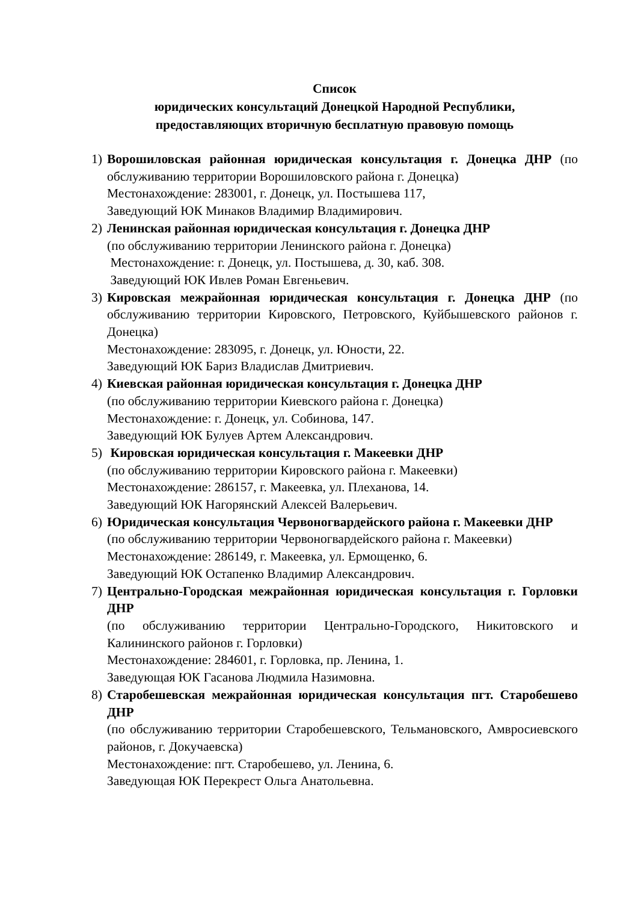Список
юридических консультаций Донецкой Народной Республики,
предоставляющих вторичную бесплатную правовую помощь
1) Ворошиловская районная юридическая консультация г. Донецка ДНР (по обслуживанию территории Ворошиловского района г. Донецка)
Местонахождение: 283001, г. Донецк, ул. Постышева 117,
Заведующий ЮК Минаков Владимир Владимирович.
2) Ленинская районная юридическая консультация г. Донецка ДНР
(по обслуживанию территории Ленинского района г. Донецка)
Местонахождение: г. Донецк, ул. Постышева, д. 30, каб. 308.
Заведующий ЮК Ивлев Роман Евгеньевич.
3) Кировская межрайонная юридическая консультация г. Донецка ДНР (по обслуживанию территории Кировского, Петровского, Куйбышевского районов г. Донецка)
Местонахождение: 283095, г. Донецк, ул. Юности, 22.
Заведующий ЮК Бариз Владислав Дмитриевич.
4) Киевская районная юридическая консультация г. Донецка ДНР
(по обслуживанию территории Киевского района г. Донецка)
Местонахождение: г. Донецк, ул. Собинова, 147.
Заведующий ЮК Булуев Артем Александрович.
5) Кировская юридическая консультация г. Макеевки ДНР
(по обслуживанию территории Кировского района г. Макеевки)
Местонахождение: 286157, г. Макеевка, ул. Плеханова, 14.
Заведующий ЮК Нагорянский Алексей Валерьевич.
6) Юридическая консультация Червоногвардейского района г. Макеевки ДНР
(по обслуживанию территории Червоногвардейского района г. Макеевки)
Местонахождение: 286149, г. Макеевка, ул. Ермощенко, 6.
Заведующий ЮК Остапенко Владимир Александрович.
7) Центрально-Городская межрайонная юридическая консультация г. Горловки ДНР
(по обслуживанию территории Центрально-Городского, Никитовского и Калининского районов г. Горловки)
Местонахождение: 284601, г. Горловка, пр. Ленина, 1.
Заведующая ЮК Гасанова Людмила Назимовна.
8) Старобешевская межрайонная юридическая консультация пгт. Старобешево ДНР
(по обслуживанию территории Старобешевского, Тельмановского, Амвросиевского районов, г. Докучаевска)
Местонахождение: пгт. Старобешево, ул. Ленина, 6.
Заведующая ЮК Перекрест Ольга Анатольевна.